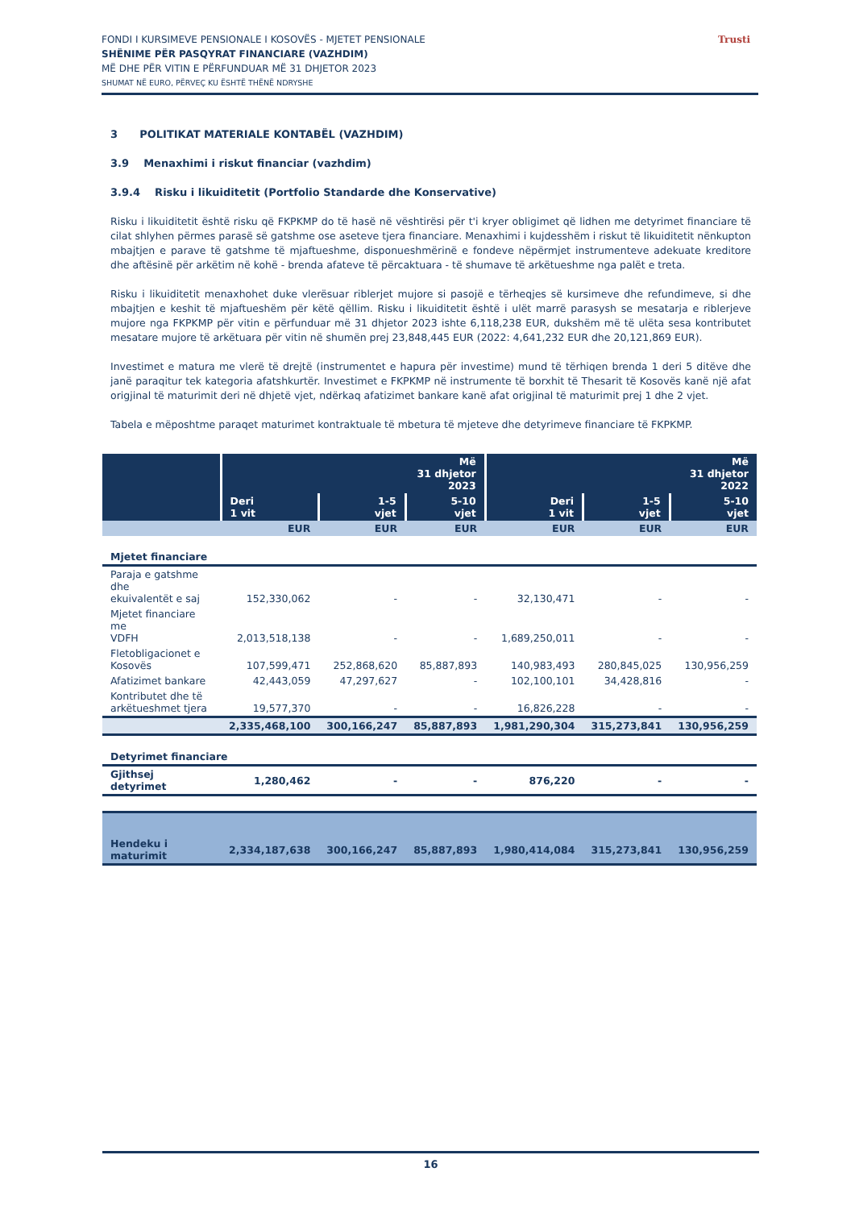FONDI I KURSIMEVE PENSIONALE I KOSOVËS - MJETET PENSIONALE
SHËNIME PËR PASQYRAT FINANCIARE (VAZHDIM)
MË DHE PËR VITIN E PËRFUNDUAR MË 31 DHJETOR 2023
SHUMAT NË EURO, PËRVEÇ KU ËSHTË THËNË NDRYSHE
Trusti
3 POLITIKAT MATERIALE KONTABËL (VAZHDIM)
3.9 Menaxhimi i riskut financiar (vazhdim)
3.9.4 Risku i likuiditetit (Portfolio Standarde dhe Konservative)
Risku i likuiditetit është risku që FKPKMP do të hasë në vështirësi për t'i kryer obligimet që lidhen me detyrimet financiare të cilat shlyhen përmes parasë së gatshme ose aseteve tjera financiare. Menaxhimi i kujdesshëm i riskut të likuiditetit nënkupton mbajtjen e parave të gatshme të mjaftueshme, disponueshmërinë e fondeve nëpërmjet instrumenteve adekuate kreditore dhe aftësinë për arkëtim në kohë - brenda afateve të përcaktuara - të shumave të arkëtueshme nga palët e treta.
Risku i likuiditetit menaxhohet duke vlerësuar riblerjet mujore si pasojë e tërheqjes së kursimeve dhe refundimeve, si dhe mbajtjen e keshit të mjaftueshëm për këtë qëllim. Risku i likuiditetit është i ulët marrë parasysh se mesatarja e riblerjeve mujore nga FKPKMP për vitin e përfunduar më 31 dhjetor 2023 ishte 6,118,238 EUR, dukshëm më të ulëta sesa kontributet mesatare mujore të arkëtuara për vitin në shumën prej 23,848,445 EUR (2022: 4,641,232 EUR dhe 20,121,869 EUR).
Investimet e matura me vlerë të drejtë (instrumentet e hapura për investime) mund të tërhiqen brenda 1 deri 5 ditëve dhe janë paraqitur tek kategoria afatshkurtër. Investimet e FKPKMP në instrumente të borxhit të Thesarit të Kosovës kanë një afat origjinal të maturimit deri në dhjetë vjet, ndërkaq afatizimet bankare kanë afat origjinal të maturimit prej 1 dhe 2 vjet.
Tabela e mëposhtme paraqet maturimet kontraktuale të mbetura të mjeteve dhe detyrimeve financiare të FKPKMP.
| | Më 31 dhjetor 2023 | | | Më 31 dhjetor 2022 | | |
| --- | --- | --- | --- | --- | --- | --- |
| | Deri 1 vit | 1-5 vjet | 5-10 vjet | Deri 1 vit | 1-5 vjet | 5-10 vjet |
| | EUR | EUR | EUR | EUR | EUR | EUR |
| Mjetet financiare | | | | | | |
| Paraja e gatshme dhe ekuivalentët e saj | 152,330,062 | - | - | 32,130,471 | - | - |
| Mjetet financiare me VDFH | 2,013,518,138 | - | - | 1,689,250,011 | - | - |
| Fletobligacionet e Kosovës | 107,599,471 | 252,868,620 | 85,887,893 | 140,983,493 | 280,845,025 | 130,956,259 |
| Afatizimet bankare | 42,443,059 | 47,297,627 | - | 102,100,101 | 34,428,816 | - |
| Kontributet dhe të arkëtueshmet tjera | 19,577,370 | - | - | 16,826,228 | - | - |
| | 2,335,468,100 | 300,166,247 | 85,887,893 | 1,981,290,304 | 315,273,841 | 130,956,259 |
| Detyrimet financiare | | | | | | |
| Gjithsej detyrimet | 1,280,462 | - | - | 876,220 | - | - |
| Hendeku i maturimit | 2,334,187,638 | 300,166,247 | 85,887,893 | 1,980,414,084 | 315,273,841 | 130,956,259 |
16